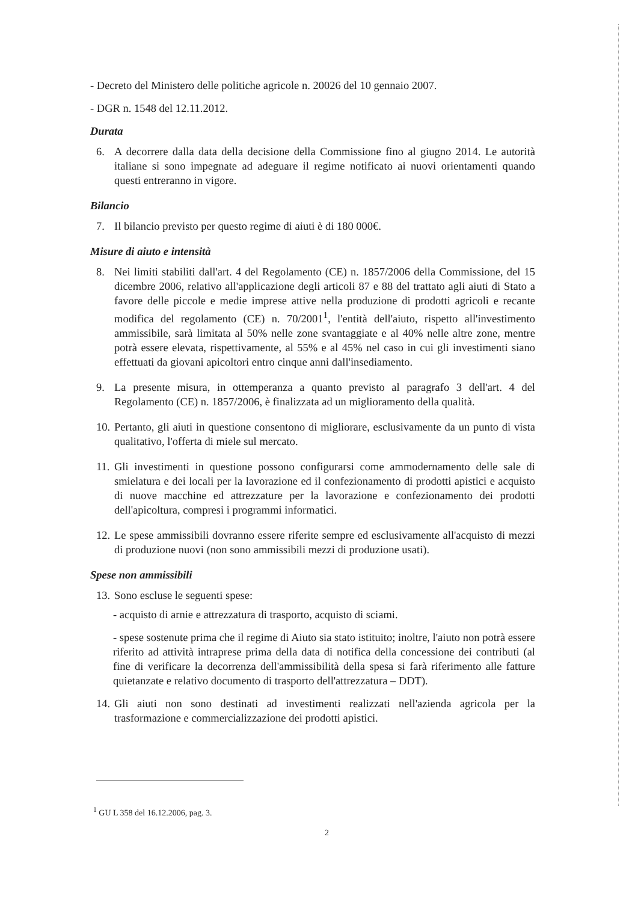- Decreto del Ministero delle politiche agricole n. 20026 del 10 gennaio 2007.
- DGR n. 1548 del 12.11.2012.
Durata
6. A decorrere dalla data della decisione della Commissione fino al giugno 2014. Le autorità italiane si sono impegnate ad adeguare il regime notificato ai nuovi orientamenti quando questi entreranno in vigore.
Bilancio
7. Il bilancio previsto per questo regime di aiuti è di 180 000€.
Misure di aiuto e intensità
8. Nei limiti stabiliti dall'art. 4 del Regolamento (CE) n. 1857/2006 della Commissione, del 15 dicembre 2006, relativo all'applicazione degli articoli 87 e 88 del trattato agli aiuti di Stato a favore delle piccole e medie imprese attive nella produzione di prodotti agricoli e recante modifica del regolamento (CE) n. 70/2001<sup>1</sup>, l'entità dell'aiuto, rispetto all'investimento ammissibile, sarà limitata al 50% nelle zone svantaggiate e al 40% nelle altre zone, mentre potrà essere elevata, rispettivamente, al 55% e al 45% nel caso in cui gli investimenti siano effettuati da giovani apicoltori entro cinque anni dall'insediamento.
9. La presente misura, in ottemperanza a quanto previsto al paragrafo 3 dell'art. 4 del Regolamento (CE) n. 1857/2006, è finalizzata ad un miglioramento della qualità.
10. Pertanto, gli aiuti in questione consentono di migliorare, esclusivamente da un punto di vista qualitativo, l'offerta di miele sul mercato.
11. Gli investimenti in questione possono configurarsi come ammodernamento delle sale di smielatura e dei locali per la lavorazione ed il confezionamento di prodotti apistici e acquisto di nuove macchine ed attrezzature per la lavorazione e confezionamento dei prodotti dell'apicoltura, compresi i programmi informatici.
12. Le spese ammissibili dovranno essere riferite sempre ed esclusivamente all'acquisto di mezzi di produzione nuovi (non sono ammissibili mezzi di produzione usati).
Spese non ammissibili
13. Sono escluse le seguenti spese:
- acquisto di arnie e attrezzatura di trasporto, acquisto di sciami.
- spese sostenute prima che il regime di Aiuto sia stato istituito; inoltre, l'aiuto non potrà essere riferito ad attività intraprese prima della data di notifica della concessione dei contributi (al fine di verificare la decorrenza dell'ammissibilità della spesa si farà riferimento alle fatture quietanzate e relativo documento di trasporto dell'attrezzatura – DDT).
14. Gli aiuti non sono destinati ad investimenti realizzati nell'azienda agricola per la trasformazione e commercializzazione dei prodotti apistici.
<sup>1</sup> GU L 358 del 16.12.2006, pag. 3.
2